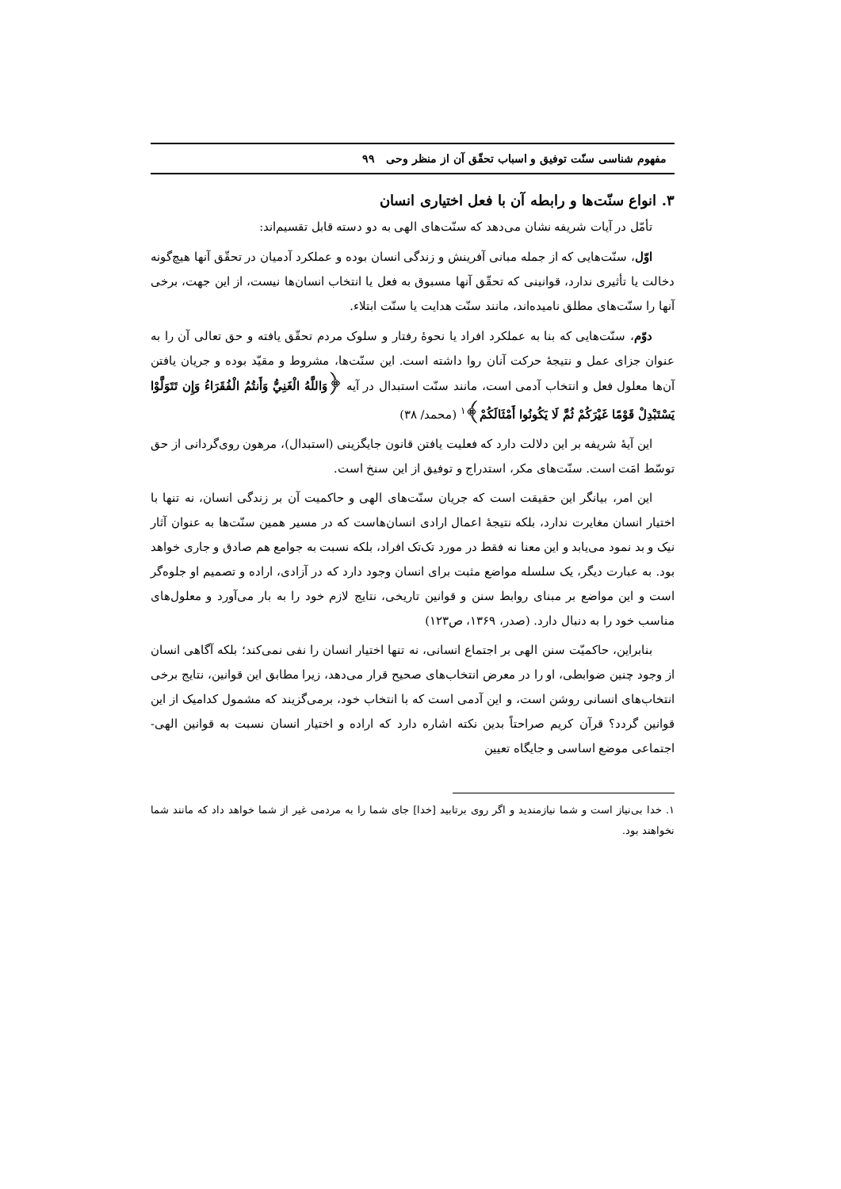مفهوم شناسی سنّت توفیق و اسباب تحقّق آن از منظر وحی ۹۹
۳. انواع سنّت‌ها و رابطه آن با فعل اختیاری انسان
تأمّل در آیات شریفه نشان می‌دهد که سنّت‌های الهی به دو دسته قابل تقسیم‌اند:
اوّل، سنّت‌هایی که از جمله مبانی آفرینش و زندگی انسان بوده و عملکرد آدمیان در تحقّق آنها هیچ‌گونه دخالت یا تأثیری ندارد، قوانینی که تحقّق آنها مسبوق به فعل یا انتخاب انسان‌ها نیست، از این جهت، برخی آنها را سنّت‌های مطلق نامیده‌اند، مانند سنّت هدایت یا سنّت ابتلاء.
دوّم، سنّت‌هایی که بنا به عملکرد افراد یا نحوهٔ رفتار و سلوک مردم تحقّق یافته و حق تعالی آن را به عنوان جزای عمل و نتیجهٔ حرکت آنان روا داشته است. این سنّت‌ها، مشروط و مقیّد بوده و جریان یافتن آن‌ها معلول فعل و انتخاب آدمی است، مانند سنّت استبدال در آیه ﴿وَاللَّهُ الْغَنِيُّ وَأَنتُمُ الْفُقَرَاءُ وَإِن تَتَوَلَّوْا يَسْتَبْدِلْ قَوْمًا غَيْرَكُمْ ثُمَّ لَا يَكُونُوا أَمْثَالَكُمْ﴾<sup>۱</sup> (محمد/ ۳۸)
این آیهٔ شریفه بر این دلالت دارد که فعلیت یافتن قانون جایگزینی (استبدال)، مرهون روی‌گردانی از حق توسّط امَت است. سنّت‌های مکر، استدراج و توفیق از این سنخ است.
این امر، بیانگر این حقیقت است که جریان سنّت‌های الهی و حاکمیت آن بر زندگی انسان، نه تنها با اختیار انسان مغایرت ندارد، بلکه نتیجهٔ اعمال ارادی انسان‌هاست که در مسیر همین سنّت‌ها به عنوان آثار نیک و بد نمود می‌یابد و این معنا نه فقط در مورد تک‌تک افراد، بلکه نسبت به جوامع هم صادق و جاری خواهد بود. به عبارت دیگر، یک سلسله مواضع مثبت برای انسان وجود دارد که در آزادی، اراده و تصمیم او جلوه‌گر است و این مواضع بر مبنای روابط سنن و قوانین تاریخی، نتایج لازم خود را به بار می‌آورد و معلول‌های مناسب خود را به دنبال دارد. (صدر، ۱۳۶۹، ص۱۲۳)
بنابراین، حاکمیّت سنن الهی بر اجتماع انسانی، نه تنها اختیار انسان را نفی نمی‌کند؛ بلکه آگاهی انسان از وجود چنین ضوابطی، او را در معرض انتخاب‌های صحیح قرار می‌دهد، زیرا مطابق این قوانین، نتایج برخی انتخاب‌های انسانی روشن است، و این آدمی است که با انتخاب خود، برمی‌گزیند که مشمول کدامیک از این قوانین گردد؟ قرآن کریم صراحتاً بدین نکته اشاره دارد که اراده و اختیار انسان نسبت به قوانین الهی- اجتماعی موضع اساسی و جایگاه تعیین
۱. خدا بی‌نیاز است و شما نیازمندید و اگر روی برتابید [خدا] جای شما را به مردمی غیر از شما خواهد داد که مانند شما نخواهند بود.